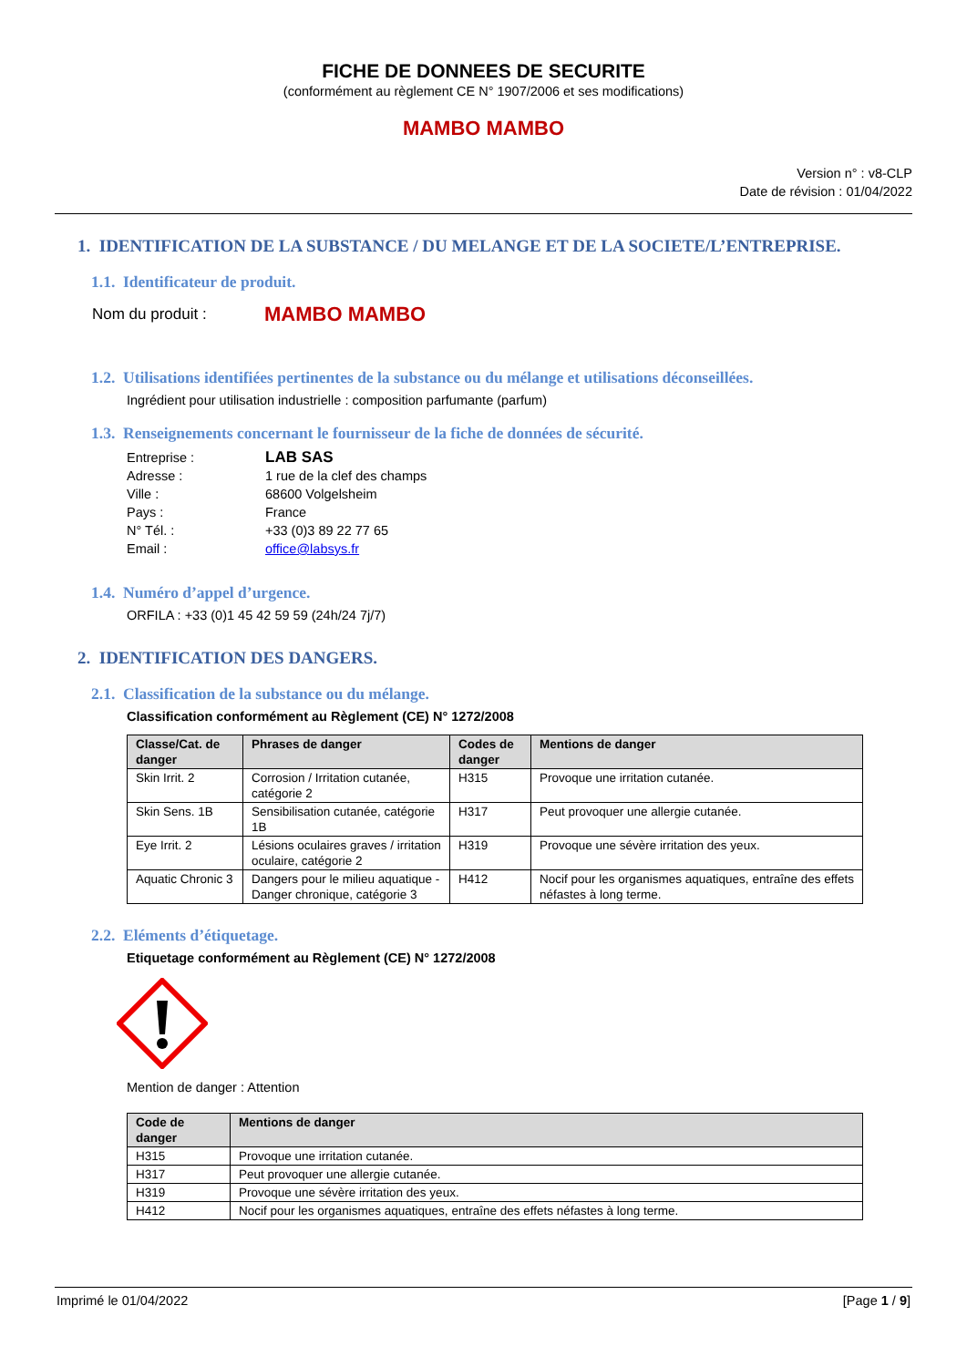FICHE DE DONNEES DE SECURITE
(conformément au règlement CE N° 1907/2006 et ses modifications)
MAMBO MAMBO
Version n° : v8-CLP
Date de révision : 01/04/2022
1. IDENTIFICATION DE LA SUBSTANCE / DU MELANGE ET DE LA SOCIETE/L’ENTREPRISE.
1.1. Identificateur de produit.
Nom du produit : MAMBO MAMBO
1.2. Utilisations identifiées pertinentes de la substance ou du mélange et utilisations déconseillées.
Ingrédient pour utilisation industrielle : composition parfumante (parfum)
1.3. Renseignements concernant le fournisseur de la fiche de données de sécurité.
| Entreprise : | LAB SAS |
| Adresse : | 1 rue de la clef des champs |
| Ville : | 68600 Volgelsheim |
| Pays : | France |
| N° Tél. : | +33 (0)3 89 22 77 65 |
| Email : | office@labsys.fr |
1.4. Numéro d’appel d’urgence.
ORFILA : +33 (0)1 45 42 59 59 (24h/24 7j/7)
2. IDENTIFICATION DES DANGERS.
2.1. Classification de la substance ou du mélange.
Classification conformément au Règlement (CE) N° 1272/2008
| Classe/Cat. de danger | Phrases de danger | Codes de danger | Mentions de danger |
| --- | --- | --- | --- |
| Skin Irrit. 2 | Corrosion / Irritation cutanée, catégorie 2 | H315 | Provoque une irritation cutanée. |
| Skin Sens. 1B | Sensibilisation cutanée, catégorie 1B | H317 | Peut provoquer une allergie cutanée. |
| Eye Irrit. 2 | Lésions oculaires graves / irritation oculaire, catégorie 2 | H319 | Provoque une sévère irritation des yeux. |
| Aquatic Chronic 3 | Dangers pour le milieu aquatique - Danger chronique, catégorie 3 | H412 | Nocif pour les organismes aquatiques, entraîne des effets néfastes à long terme. |
2.2. Eléments d’étiquetage.
Etiquetage conformément au Règlement (CE) N° 1272/2008
Mention de danger : Attention
| Code de danger | Mentions de danger |
| --- | --- |
| H315 | Provoque une irritation cutanée. |
| H317 | Peut provoquer une allergie cutanée. |
| H319 | Provoque une sévère irritation des yeux. |
| H412 | Nocif pour les organismes aquatiques, entraîne des effets néfastes à long terme. |
Imprimé le 01/04/2022 [Page 1 / 9]